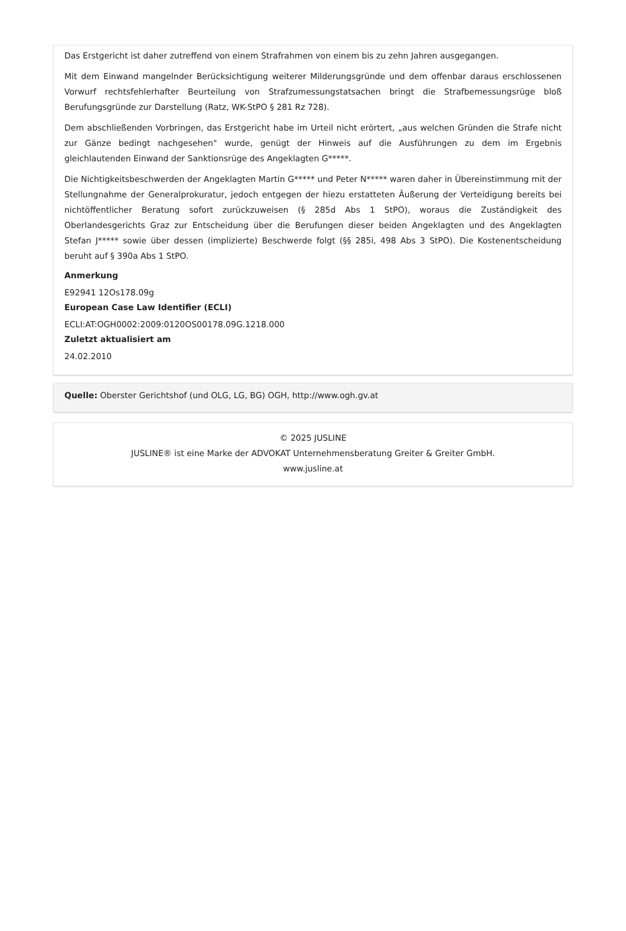Das Erstgericht ist daher zutreffend von einem Strafrahmen von einem bis zu zehn Jahren ausgegangen.
Mit dem Einwand mangelnder Berücksichtigung weiterer Milderungsgründe und dem offenbar daraus erschlossenen Vorwurf rechtsfehlerhafter Beurteilung von Strafzumessungstatsachen bringt die Strafbemessungsrüge bloß Berufungsgründe zur Darstellung (Ratz, WK-StPO § 281 Rz 728).
Dem abschließenden Vorbringen, das Erstgericht habe im Urteil nicht erörtert, „aus welchen Gründen die Strafe nicht zur Gänze bedingt nachgesehen" wurde, genügt der Hinweis auf die Ausführungen zu dem im Ergebnis gleichlautenden Einwand der Sanktionsrüge des Angeklagten G*****.
Die Nichtigkeitsbeschwerden der Angeklagten Martin G***** und Peter N***** waren daher in Übereinstimmung mit der Stellungnahme der Generalprokuratur, jedoch entgegen der hiezu erstatteten Äußerung der Verteidigung bereits bei nichtöffentlicher Beratung sofort zurückzuweisen (§ 285d Abs 1 StPO), woraus die Zuständigkeit des Oberlandesgerichts Graz zur Entscheidung über die Berufungen dieser beiden Angeklagten und des Angeklagten Stefan J***** sowie über dessen (implizierte) Beschwerde folgt (§§ 285i, 498 Abs 3 StPO). Die Kostenentscheidung beruht auf § 390a Abs 1 StPO.
Anmerkung
E92941 12Os178.09g
European Case Law Identifier (ECLI)
ECLI:AT:OGH0002:2009:0120OS00178.09G.1218.000
Zuletzt aktualisiert am
24.02.2010
Quelle: Oberster Gerichtshof (und OLG, LG, BG) OGH, http://www.ogh.gv.at
© 2025 JUSLINE
JUSLINE® ist eine Marke der ADVOKAT Unternehmensberatung Greiter & Greiter GmbH.
www.jusline.at